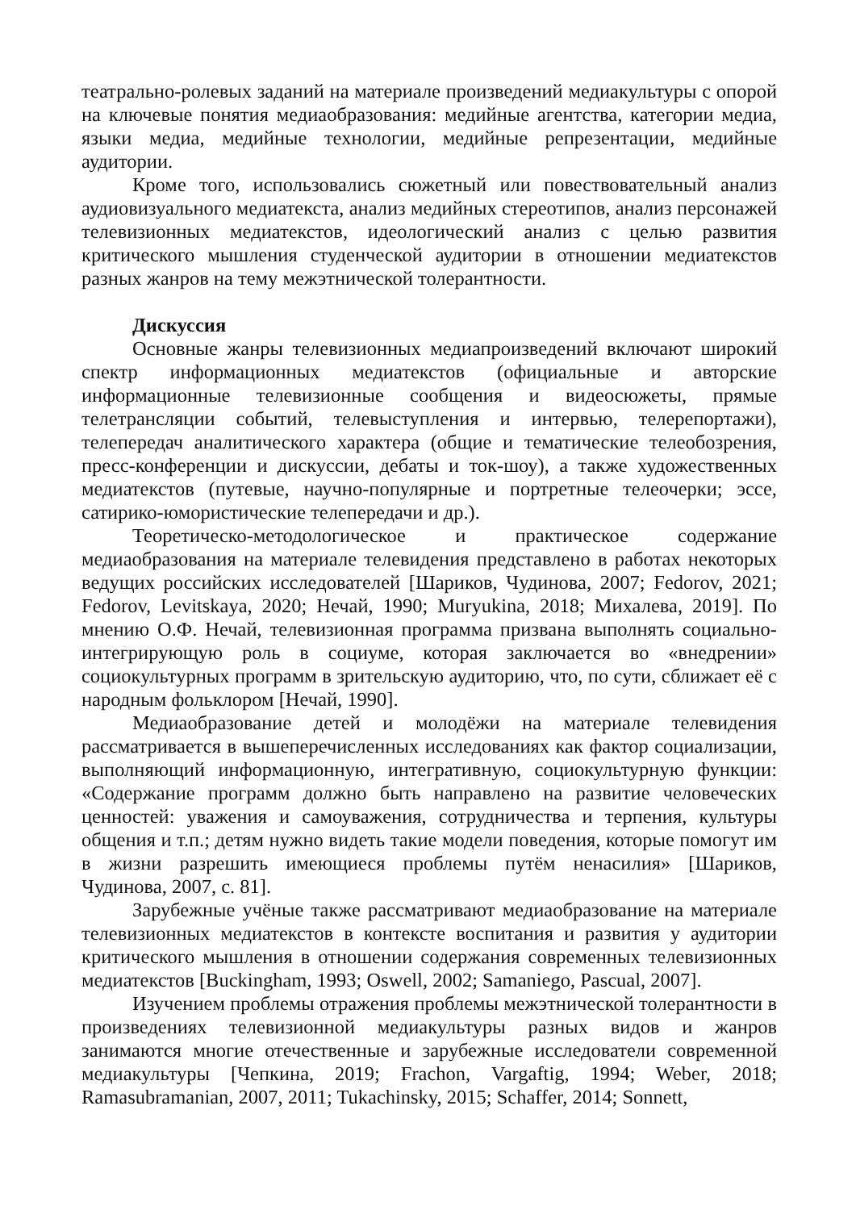театрально-ролевых заданий на материале произведений медиакультуры с опорой на ключевые понятия медиаобразования: медийные агентства, категории медиа, языки медиа, медийные технологии, медийные репрезентации, медийные аудитории.
Кроме того, использовались сюжетный или повествовательный анализ аудиовизуального медиатекста, анализ медийных стереотипов, анализ персонажей телевизионных медиатекстов, идеологический анализ с целью развития критического мышления студенческой аудитории в отношении медиатекстов разных жанров на тему межэтнической толерантности.
Дискуссия
Основные жанры телевизионных медиапроизведений включают широкий спектр информационных медиатекстов (официальные и авторские информационные телевизионные сообщения и видеосюжеты, прямые телетрансляции событий, телевыступления и интервью, телерепортажи), телепередач аналитического характера (общие и тематические телеобозрения, пресс-конференции и дискуссии, дебаты и ток-шоу), а также художественных медиатекстов (путевые, научно-популярные и портретные телеочерки; эссе, сатирико-юмористические телепередачи и др.).
Теоретическо-методологическое и практическое содержание медиаобразования на материале телевидения представлено в работах некоторых ведущих российских исследователей [Шариков, Чудинова, 2007; Fedorov, 2021; Fedorov, Levitskaya, 2020; Нечай, 1990; Muryukina, 2018; Михалева, 2019]. По мнению О.Ф. Нечай, телевизионная программа призвана выполнять социально-интегрирующую роль в социуме, которая заключается во «внедрении» социокультурных программ в зрительскую аудиторию, что, по сути, сближает её с народным фольклором [Нечай, 1990].
Медиаобразование детей и молодёжи на материале телевидения рассматривается в вышеперечисленных исследованиях как фактор социализации, выполняющий информационную, интегративную, социокультурную функции: «Содержание программ должно быть направлено на развитие человеческих ценностей: уважения и самоуважения, сотрудничества и терпения, культуры общения и т.п.; детям нужно видеть такие модели поведения, которые помогут им в жизни разрешить имеющиеся проблемы путём ненасилия» [Шариков, Чудинова, 2007, с. 81].
Зарубежные учёные также рассматривают медиаобразование на материале телевизионных медиатекстов в контексте воспитания и развития у аудитории критического мышления в отношении содержания современных телевизионных медиатекстов [Buckingham, 1993; Oswell, 2002; Samaniego, Pascual, 2007].
Изучением проблемы отражения проблемы межэтнической толерантности в произведениях телевизионной медиакультуры разных видов и жанров занимаются многие отечественные и зарубежные исследователи современной медиакультуры [Чепкина, 2019; Frachon, Vargaftig, 1994; Weber, 2018; Ramasubramanian, 2007, 2011; Tukachinsky, 2015; Schaffer, 2014; Sonnett,